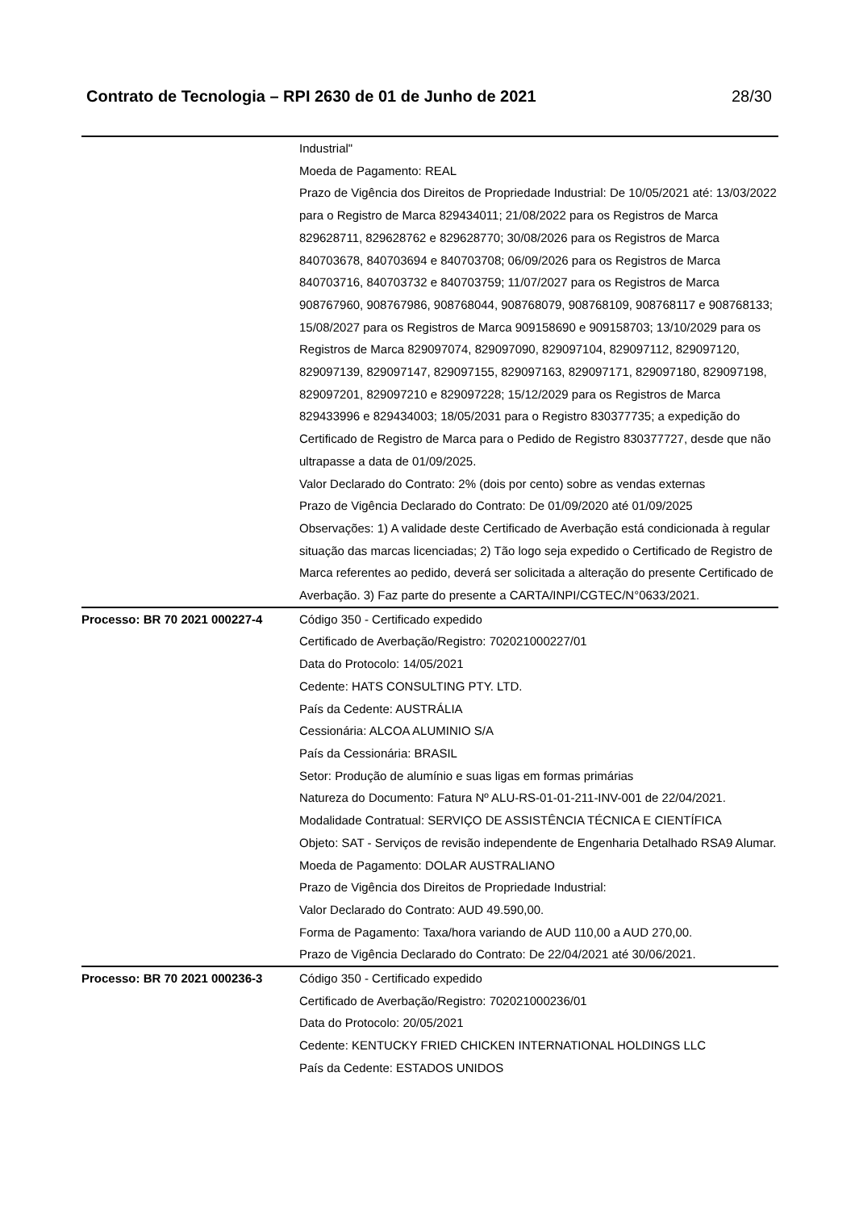Contrato de Tecnologia – RPI 2630 de 01 de Junho de 2021 28/30
| | Industrial" Moeda de Pagamento: REAL Prazo de Vigência dos Direitos de Propriedade Industrial: De 10/05/2021 até: 13/03/2022 para o Registro de Marca 829434011; 21/08/2022 para os Registros de Marca 829628711, 829628762 e 829628770; 30/08/2026 para os Registros de Marca 840703678, 840703694 e 840703708; 06/09/2026 para os Registros de Marca 840703716, 840703732 e 840703759; 11/07/2027 para os Registros de Marca 908767960, 908767986, 908768044, 908768079, 908768109, 908768117 e 908768133; 15/08/2027 para os Registros de Marca 909158690 e 909158703; 13/10/2029 para os Registros de Marca 829097074, 829097090, 829097104, 829097112, 829097120, 829097139, 829097147, 829097155, 829097163, 829097171, 829097180, 829097198, 829097201, 829097210 e 829097228; 15/12/2029 para os Registros de Marca 829433996 e 829434003; 18/05/2031 para o Registro 830377735; a expedição do Certificado de Registro de Marca para o Pedido de Registro 830377727, desde que não ultrapasse a data de 01/09/2025. Valor Declarado do Contrato: 2% (dois por cento) sobre as vendas externas Prazo de Vigência Declarado do Contrato: De 01/09/2020 até 01/09/2025 Observações: 1) A validade deste Certificado de Averbação está condicionada à regular situação das marcas licenciadas; 2) Tão logo seja expedido o Certificado de Registro de Marca referentes ao pedido, deverá ser solicitada a alteração do presente Certificado de Averbação. 3) Faz parte do presente a CARTA/INPI/CGTEC/N°0633/2021. |
| Processo: BR 70 2021 000227-4 | Código 350 - Certificado expedido Certificado de Averbação/Registro: 702021000227/01 Data do Protocolo: 14/05/2021 Cedente: HATS CONSULTING PTY. LTD. País da Cedente: AUSTRÁLIA Cessionária: ALCOA ALUMINIO S/A País da Cessionária: BRASIL Setor: Produção de alumínio e suas ligas em formas primárias Natureza do Documento: Fatura Nº ALU-RS-01-01-211-INV-001 de 22/04/2021. Modalidade Contratual: SERVIÇO DE ASSISTÊNCIA TÉCNICA E CIENTÍFICA Objeto: SAT - Serviços de revisão independente de Engenharia Detalhado RSA9 Alumar. Moeda de Pagamento: DOLAR AUSTRALIANO Prazo de Vigência dos Direitos de Propriedade Industrial: Valor Declarado do Contrato: AUD 49.590,00. Forma de Pagamento: Taxa/hora variando de AUD 110,00 a AUD 270,00. Prazo de Vigência Declarado do Contrato: De 22/04/2021 até 30/06/2021. |
| Processo: BR 70 2021 000236-3 | Código 350 - Certificado expedido Certificado de Averbação/Registro: 702021000236/01 Data do Protocolo: 20/05/2021 Cedente: KENTUCKY FRIED CHICKEN INTERNATIONAL HOLDINGS LLC País da Cedente: ESTADOS UNIDOS |